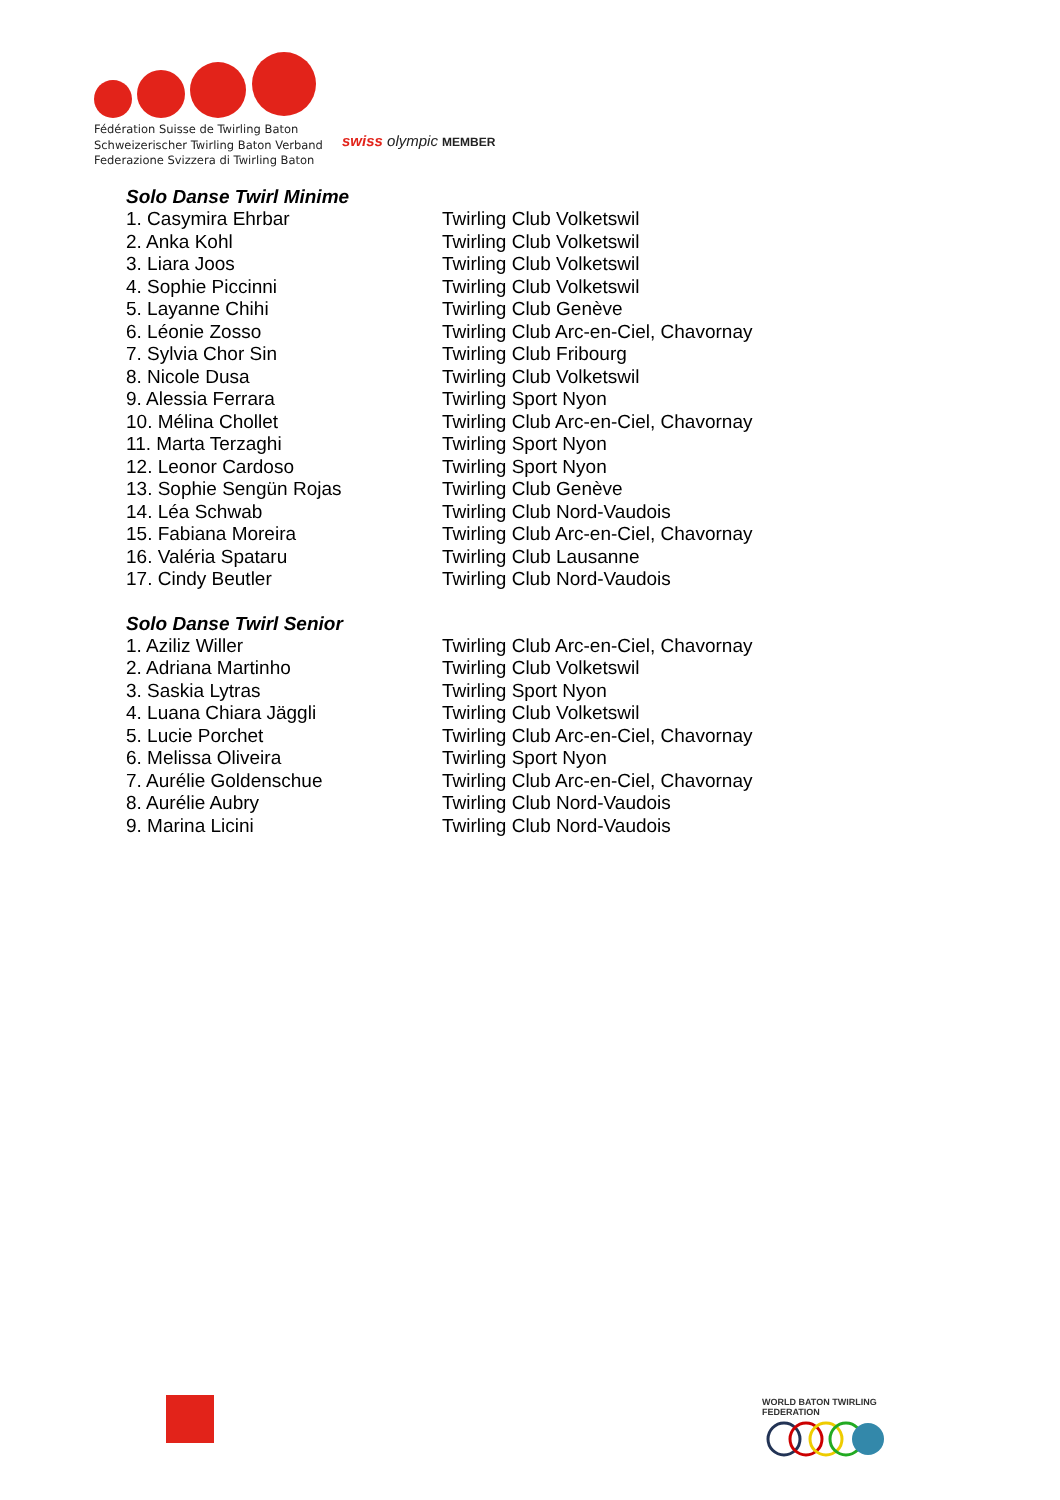Fédération Suisse de Twirling Baton
Schweizerischer Twirling Baton Verband
Federazione Svizzera di Twirling Baton
swiss olympic MEMBER
Solo Danse Twirl Minime
| 1. Casymira Ehrbar | Twirling Club Volketswil |
| 2. Anka Kohl | Twirling Club Volketswil |
| 3. Liara Joos | Twirling Club Volketswil |
| 4. Sophie Piccinni | Twirling Club Volketswil |
| 5. Layanne Chihi | Twirling Club Genève |
| 6. Léonie Zosso | Twirling Club Arc-en-Ciel, Chavornay |
| 7. Sylvia Chor Sin | Twirling Club Fribourg |
| 8. Nicole Dusa | Twirling Club Volketswil |
| 9. Alessia Ferrara | Twirling Sport Nyon |
| 10. Mélina Chollet | Twirling Club Arc-en-Ciel, Chavornay |
| 11. Marta Terzaghi | Twirling Sport Nyon |
| 12. Leonor Cardoso | Twirling Sport Nyon |
| 13. Sophie Sengün Rojas | Twirling Club Genève |
| 14. Léa Schwab | Twirling Club Nord-Vaudois |
| 15. Fabiana Moreira | Twirling Club Arc-en-Ciel, Chavornay |
| 16. Valéria Spataru | Twirling Club Lausanne |
| 17. Cindy Beutler | Twirling Club Nord-Vaudois |
Solo Danse Twirl Senior
| 1. Aziliz Willer | Twirling Club Arc-en-Ciel, Chavornay |
| 2. Adriana Martinho | Twirling Club Volketswil |
| 3. Saskia Lytras | Twirling Sport Nyon |
| 4. Luana Chiara Jäggli | Twirling Club Volketswil |
| 5. Lucie Porchet | Twirling Club Arc-en-Ciel, Chavornay |
| 6. Melissa Oliveira | Twirling Sport Nyon |
| 7. Aurélie Goldenschue | Twirling Club Arc-en-Ciel, Chavornay |
| 8. Aurélie Aubry | Twirling Club Nord-Vaudois |
| 9. Marina Licini | Twirling Club Nord-Vaudois |
WORLD BATON TWIRLING FEDERATION